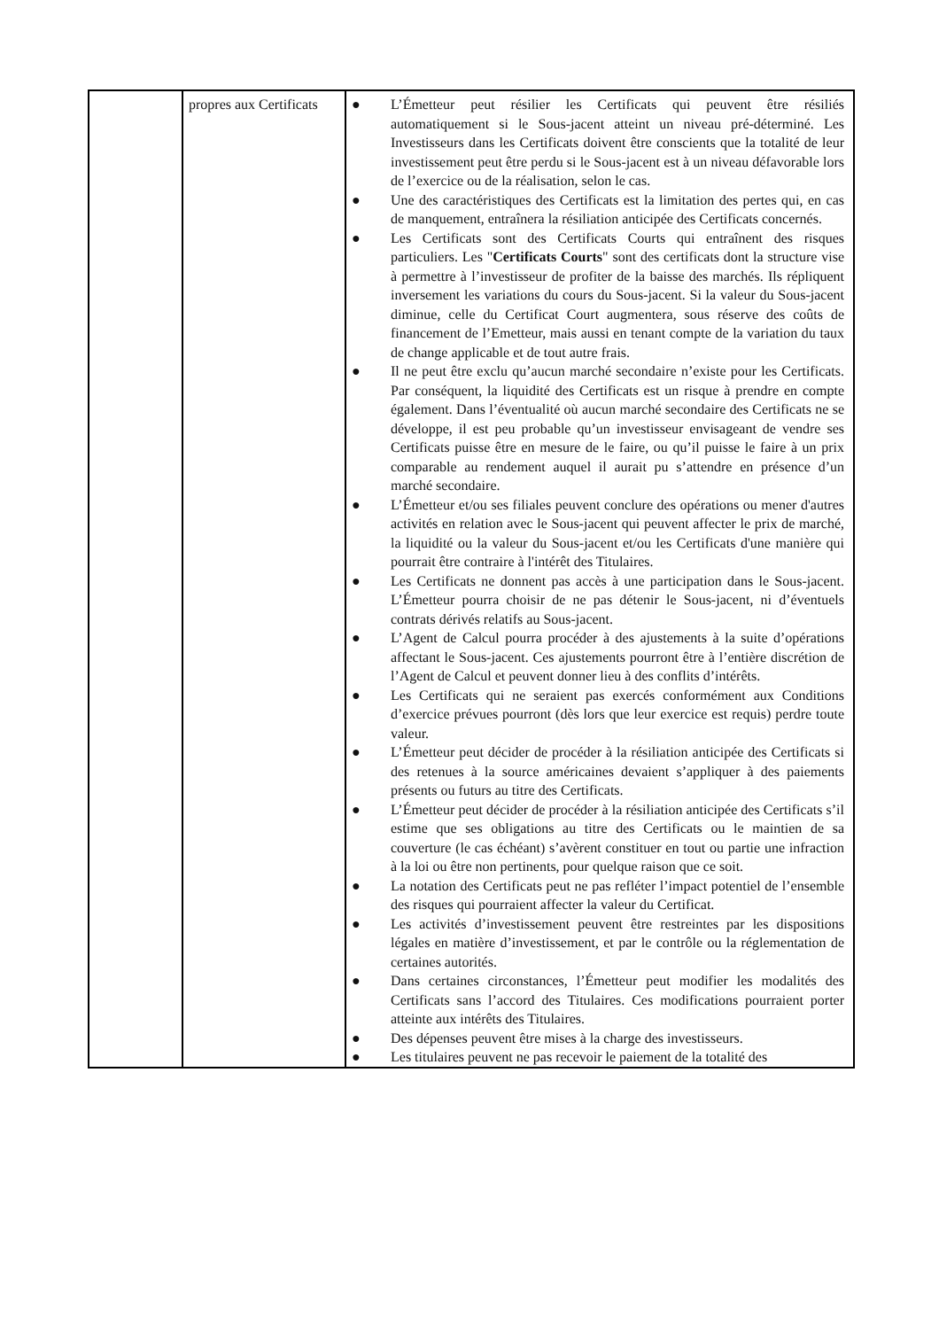| | propres aux Certificats | ● L’Émetteur peut résilier les Certificats qui peuvent être résiliés automatiquement si le Sous-jacent atteint un niveau pré-déterminé. Les Investisseurs dans les Certificats doivent être conscients que la totalité de leur investissement peut être perdu si le Sous-jacent est à un niveau défavorable lors de l’exercice ou de la réalisation, selon le cas. ● Une des caractéristiques des Certificats est la limitation des pertes qui, en cas de manquement, entraînera la résiliation anticipée des Certificats concernés. ● Les Certificats sont des Certificats Courts qui entraînent des risques particuliers. Les " Certificats Courts " sont des certificats dont la structure vise à permettre à l’investisseur de profiter de la baisse des marchés. Ils répliquent inversement les variations du cours du Sous-jacent. Si la valeur du Sous-jacent diminue, celle du Certificat Court augmentera, sous réserve des coûts de financement de l’Emetteur, mais aussi en tenant compte de la variation du taux de change applicable et de tout autre frais. ● Il ne peut être exclu qu’aucun marché secondaire n’existe pour les Certificats. Par conséquent, la liquidité des Certificats est un risque à prendre en compte également. Dans l’éventualité où aucun marché secondaire des Certificats ne se développe, il est peu probable qu’un investisseur envisageant de vendre ses Certificats puisse être en mesure de le faire, ou qu’il puisse le faire à un prix comparable au rendement auquel il aurait pu s’attendre en présence d’un marché secondaire. ● L’Émetteur et/ou ses filiales peuvent conclure des opérations ou mener d'autres activités en relation avec le Sous-jacent qui peuvent affecter le prix de marché, la liquidité ou la valeur du Sous-jacent et/ou les Certificats d'une manière qui pourrait être contraire à l'intérêt des Titulaires. ● Les Certificats ne donnent pas accès à une participation dans le Sous-jacent. L’Émetteur pourra choisir de ne pas détenir le Sous-jacent, ni d’éventuels contrats dérivés relatifs au Sous-jacent. ● L’Agent de Calcul pourra procéder à des ajustements à la suite d’opérations affectant le Sous-jacent. Ces ajustements pourront être à l’entière discrétion de l’Agent de Calcul et peuvent donner lieu à des conflits d’intérêts. ● Les Certificats qui ne seraient pas exercés conformément aux Conditions d’exercice prévues pourront (dès lors que leur exercice est requis) perdre toute valeur. ● L’Émetteur peut décider de procéder à la résiliation anticipée des Certificats si des retenues à la source américaines devaient s’appliquer à des paiements présents ou futurs au titre des Certificats. ● L’Émetteur peut décider de procéder à la résiliation anticipée des Certificats s’il estime que ses obligations au titre des Certificats ou le maintien de sa couverture (le cas échéant) s’avèrent constituer en tout ou partie une infraction à la loi ou être non pertinents, pour quelque raison que ce soit. ● La notation des Certificats peut ne pas refléter l’impact potentiel de l’ensemble des risques qui pourraient affecter la valeur du Certificat. ● Les activités d’investissement peuvent être restreintes par les dispositions légales en matière d’investissement, et par le contrôle ou la réglementation de certaines autorités. ● Dans certaines circonstances, l’Émetteur peut modifier les modalités des Certificats sans l’accord des Titulaires. Ces modifications pourraient porter atteinte aux intérêts des Titulaires. ● Des dépenses peuvent être mises à la charge des investisseurs. ● Les titulaires peuvent ne pas recevoir le paiement de la totalité des |